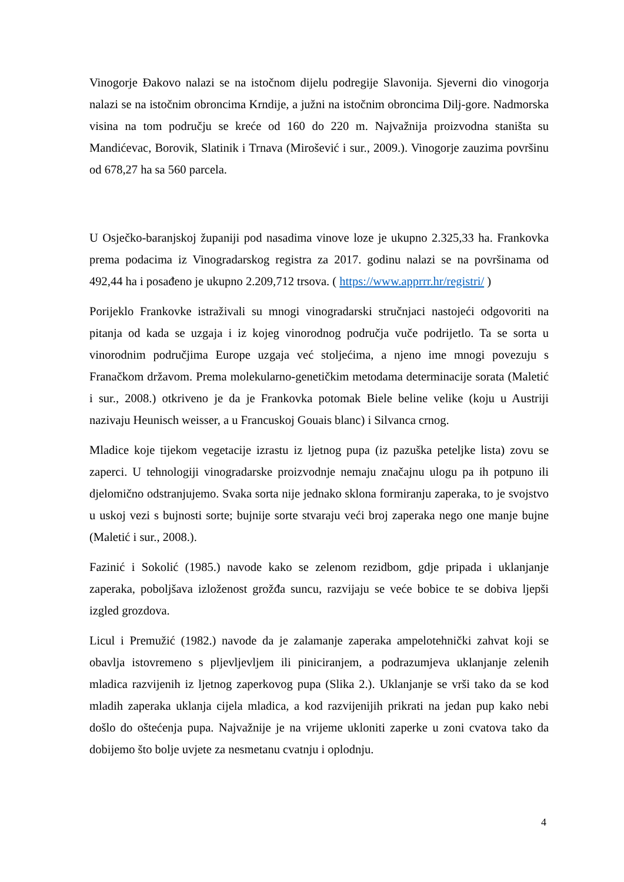Vinogorje Đakovo nalazi se na istočnom dijelu podregije Slavonija. Sjeverni dio vinogorja nalazi se na istočnim obroncima Krndije, a južni na istočnim obroncima Dilj-gore. Nadmorska visina na tom području se kreće od 160 do 220 m. Najvažnija proizvodna staništa su Mandićevac, Borovik, Slatinik i Trnava (Mirošević i sur., 2009.). Vinogorje zauzima površinu od 678,27 ha sa 560 parcela.
U Osječko-baranjskoj županiji pod nasadima vinove loze je ukupno 2.325,33 ha. Frankovka prema podacima iz Vinogradarskog registra za 2017. godinu nalazi se na površinama od 492,44 ha i posađeno je ukupno 2.209,712 trsova. ( https://www.apprrr.hr/registri/ )
Porijeklo Frankovke istraživali su mnogi vinogradarski stručnjaci nastojeći odgovoriti na pitanja od kada se uzgaja i iz kojeg vinorodnog područja vuče podrijetlo. Ta se sorta u vinorodnim područjima Europe uzgaja već stoljećima, a njeno ime mnogi povezuju s Franačkom državom. Prema molekularno-genetičkim metodama determinacije sorata (Maletić i sur., 2008.) otkriveno je da je Frankovka potomak Biele beline velike (koju u Austriji nazivaju Heunisch weisser, a u Francuskoj Gouais blanc) i Silvanca crnog.
Mladice koje tijekom vegetacije izrastu iz ljetnog pupa (iz pazuška peteljke lista) zovu se zaperci. U tehnologiji vinogradarske proizvodnje nemaju značajnu ulogu pa ih potpuno ili djelomično odstranjujemo. Svaka sorta nije jednako sklona formiranju zaperaka, to je svojstvo u uskoj vezi s bujnosti sorte; bujnije sorte stvaraju veći broj zaperaka nego one manje bujne (Maletić i sur., 2008.).
Fazinić i Sokolić (1985.) navode kako se zelenom rezidbom, gdje pripada i uklanjanje zaperaka, poboljšava izloženost grožđa suncu, razvijaju se veće bobice te se dobiva ljepši izgled grozdova.
Licul i Premužić (1982.) navode da je zalamanje zaperaka ampelotehnički zahvat koji se obavlja istovremeno s pljevljevljem ili piniciranjem, a podrazumjeva uklanjanje zelenih mladica razvijenih iz ljetnog zaperkovog pupa (Slika 2.). Uklanjanje se vrši tako da se kod mladih zaperaka uklanja cijela mladica, a kod razvijenijih prikrati na jedan pup kako nebi došlo do oštećenja pupa. Najvažnije je na vrijeme ukloniti zaperke u zoni cvatova tako da dobijemo što bolje uvjete za nesmetanu cvatnju i oplodnju.
4